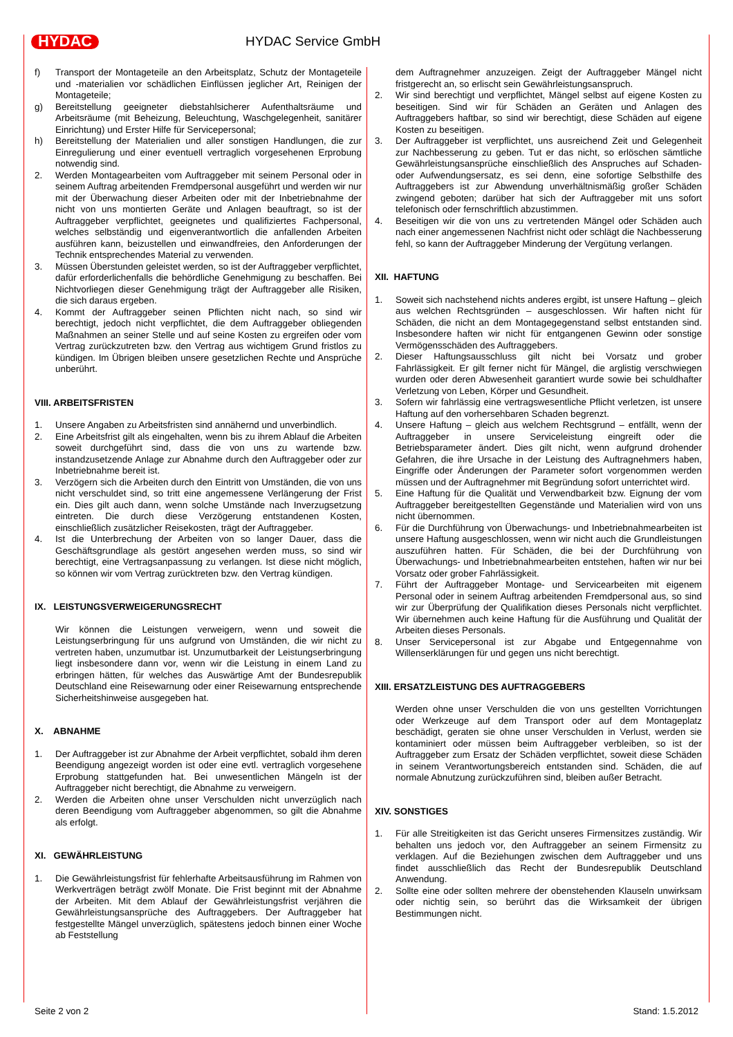HYDAC HYDAC Service GmbH
f) Transport der Montageteile an den Arbeitsplatz, Schutz der Montageteile und -materialien vor schädlichen Einflüssen jeglicher Art, Reinigen der Montageteile;
g) Bereitstellung geeigneter diebstahlsicherer Aufenthaltsräume und Arbeitsräume (mit Beheizung, Beleuchtung, Waschgelegenheit, sanitärer Einrichtung) und Erster Hilfe für Servicepersonal;
h) Bereitstellung der Materialien und aller sonstigen Handlungen, die zur Einregulierung und einer eventuell vertraglich vorgesehenen Erprobung notwendig sind.
2. Werden Montagearbeiten vom Auftraggeber mit seinem Personal oder in seinem Auftrag arbeitenden Fremdpersonal ausgeführt und werden wir nur mit der Überwachung dieser Arbeiten oder mit der Inbetriebnahme der nicht von uns montierten Geräte und Anlagen beauftragt, so ist der Auftraggeber verpflichtet, geeignetes und qualifiziertes Fachpersonal, welches selbständig und eigenverantwortlich die anfallenden Arbeiten ausführen kann, beizustellen und einwandfreies, den Anforderungen der Technik entsprechendes Material zu verwenden.
3. Müssen Überstunden geleistet werden, so ist der Auftraggeber verpflichtet, dafür erforderlichenfalls die behördliche Genehmigung zu beschaffen. Bei Nichtvorliegen dieser Genehmigung trägt der Auftraggeber alle Risiken, die sich daraus ergeben.
4. Kommt der Auftraggeber seinen Pflichten nicht nach, so sind wir berechtigt, jedoch nicht verpflichtet, die dem Auftraggeber obliegenden Maßnahmen an seiner Stelle und auf seine Kosten zu ergreifen oder vom Vertrag zurückzutreten bzw. den Vertrag aus wichtigem Grund fristlos zu kündigen. Im Übrigen bleiben unsere gesetzlichen Rechte und Ansprüche unberührt.
VIII. ARBEITSFRISTEN
1. Unsere Angaben zu Arbeitsfristen sind annähernd und unverbindlich.
2. Eine Arbeitsfrist gilt als eingehalten, wenn bis zu ihrem Ablauf die Arbeiten soweit durchgeführt sind, dass die von uns zu wartende bzw. instandzusetzende Anlage zur Abnahme durch den Auftraggeber oder zur Inbetriebnahme bereit ist.
3. Verzögern sich die Arbeiten durch den Eintritt von Umständen, die von uns nicht verschuldet sind, so tritt eine angemessene Verlängerung der Frist ein. Dies gilt auch dann, wenn solche Umstände nach Inverzugsetzung eintreten. Die durch diese Verzögerung entstandenen Kosten, einschließlich zusätzlicher Reisekosten, trägt der Auftraggeber.
4. Ist die Unterbrechung der Arbeiten von so langer Dauer, dass die Geschäftsgrundlage als gestört angesehen werden muss, so sind wir berechtigt, eine Vertragsanpassung zu verlangen. Ist diese nicht möglich, so können wir vom Vertrag zurücktreten bzw. den Vertrag kündigen.
IX. LEISTUNGSVERWEIGERUNGSRECHT
Wir können die Leistungen verweigern, wenn und soweit die Leistungserbringung für uns aufgrund von Umständen, die wir nicht zu vertreten haben, unzumutbar ist. Unzumutbarkeit der Leistungserbringung liegt insbesondere dann vor, wenn wir die Leistung in einem Land zu erbringen hätten, für welches das Auswärtige Amt der Bundesrepublik Deutschland eine Reisewarnung oder einer Reisewarnung entsprechende Sicherheitshinweise ausgegeben hat.
X. ABNAHME
1. Der Auftraggeber ist zur Abnahme der Arbeit verpflichtet, sobald ihm deren Beendigung angezeigt worden ist oder eine evtl. vertraglich vorgesehene Erprobung stattgefunden hat. Bei unwesentlichen Mängeln ist der Auftraggeber nicht berechtigt, die Abnahme zu verweigern.
2. Werden die Arbeiten ohne unser Verschulden nicht unverzüglich nach deren Beendigung vom Auftraggeber abgenommen, so gilt die Abnahme als erfolgt.
XI. GEWÄHRLEISTUNG
1. Die Gewährleistungsfrist für fehlerhafte Arbeitsausführung im Rahmen von Werkverträgen beträgt zwölf Monate. Die Frist beginnt mit der Abnahme der Arbeiten. Mit dem Ablauf der Gewährleistungsfrist verjähren die Gewährleistungsansprüche des Auftraggebers. Der Auftraggeber hat festgestellte Mängel unverzüglich, spätestens jedoch binnen einer Woche ab Feststellung
dem Auftragnehmer anzuzeigen. Zeigt der Auftraggeber Mängel nicht fristgerecht an, so erlischt sein Gewährleistungsanspruch.
2. Wir sind berechtigt und verpflichtet, Mängel selbst auf eigene Kosten zu beseitigen. Sind wir für Schäden an Geräten und Anlagen des Auftraggebers haftbar, so sind wir berechtigt, diese Schäden auf eigene Kosten zu beseitigen.
3. Der Auftraggeber ist verpflichtet, uns ausreichend Zeit und Gelegenheit zur Nachbesserung zu geben. Tut er das nicht, so erlöschen sämtliche Gewährleistungsansprüche einschließlich des Anspruches auf Schaden- oder Aufwendungsersatz, es sei denn, eine sofortige Selbsthilfe des Auftraggebers ist zur Abwendung unverhältnismäßig großer Schäden zwingend geboten; darüber hat sich der Auftraggeber mit uns sofort telefonisch oder fernschriftlich abzustimmen.
4. Beseitigen wir die von uns zu vertretenden Mängel oder Schäden auch nach einer angemessenen Nachfrist nicht oder schlägt die Nachbesserung fehl, so kann der Auftraggeber Minderung der Vergütung verlangen.
XII. HAFTUNG
1. Soweit sich nachstehend nichts anderes ergibt, ist unsere Haftung – gleich aus welchen Rechtsgründen – ausgeschlossen. Wir haften nicht für Schäden, die nicht an dem Montagegegenstand selbst entstanden sind. Insbesondere haften wir nicht für entgangenen Gewinn oder sonstige Vermögensschäden des Auftraggebers.
2. Dieser Haftungsausschluss gilt nicht bei Vorsatz und grober Fahrlässigkeit. Er gilt ferner nicht für Mängel, die arglistig verschwiegen wurden oder deren Abwesenheit garantiert wurde sowie bei schuldhafter Verletzung von Leben, Körper und Gesundheit.
3. Sofern wir fahrlässig eine vertragswesentliche Pflicht verletzen, ist unsere Haftung auf den vorhersehbaren Schaden begrenzt.
4. Unsere Haftung – gleich aus welchem Rechtsgrund – entfällt, wenn der Auftraggeber in unsere Serviceleistung eingreift oder die Betriebsparameter ändert. Dies gilt nicht, wenn aufgrund drohender Gefahren, die ihre Ursache in der Leistung des Auftragnehmers haben, Eingriffe oder Änderungen der Parameter sofort vorgenommen werden müssen und der Auftragnehmer mit Begründung sofort unterrichtet wird.
5. Eine Haftung für die Qualität und Verwendbarkeit bzw. Eignung der vom Auftraggeber bereitgestellten Gegenstände und Materialien wird von uns nicht übernommen.
6. Für die Durchführung von Überwachungs- und Inbetriebnahmearbeiten ist unsere Haftung ausgeschlossen, wenn wir nicht auch die Grundleistungen auszuführen hatten. Für Schäden, die bei der Durchführung von Überwachungs- und Inbetriebnahmearbeiten entstehen, haften wir nur bei Vorsatz oder grober Fahrlässigkeit.
7. Führt der Auftraggeber Montage- und Servicearbeiten mit eigenem Personal oder in seinem Auftrag arbeitenden Fremdpersonal aus, so sind wir zur Überprüfung der Qualifikation dieses Personals nicht verpflichtet. Wir übernehmen auch keine Haftung für die Ausführung und Qualität der Arbeiten dieses Personals.
8. Unser Servicepersonal ist zur Abgabe und Entgegennahme von Willenserklärungen für und gegen uns nicht berechtigt.
XIII. ERSATZLEISTUNG DES AUFTRAGGEBERS
Werden ohne unser Verschulden die von uns gestellten Vorrichtungen oder Werkzeuge auf dem Transport oder auf dem Montageplatz beschädigt, geraten sie ohne unser Verschulden in Verlust, werden sie kontaminiert oder müssen beim Auftraggeber verbleiben, so ist der Auftraggeber zum Ersatz der Schäden verpflichtet, soweit diese Schäden in seinem Verantwortungsbereich entstanden sind. Schäden, die auf normale Abnutzung zurückzuführen sind, bleiben außer Betracht.
XIV. SONSTIGES
1. Für alle Streitigkeiten ist das Gericht unseres Firmensitzes zuständig. Wir behalten uns jedoch vor, den Auftraggeber an seinem Firmensitz zu verklagen. Auf die Beziehungen zwischen dem Auftraggeber und uns findet ausschließlich das Recht der Bundesrepublik Deutschland Anwendung.
2. Sollte eine oder sollten mehrere der obenstehenden Klauseln unwirksam oder nichtig sein, so berührt das die Wirksamkeit der übrigen Bestimmungen nicht.
Seite 2 von 2 Stand: 1.5.2012